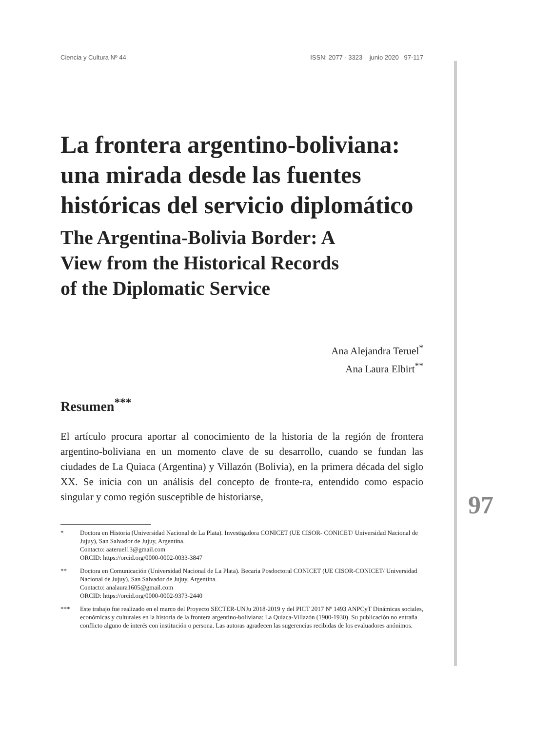Ciencia y Cultura Nº 44 ISSN: 2077 - 3323 junio 2020 97-117
La frontera argentino-boliviana: una mirada desde las fuentes históricas del servicio diplomático
The Argentina-Bolivia Border: A
View from the Historical Records
of the Diplomatic Service
Ana Alejandra Teruel<sup>*</sup>
Ana Laura Elbirt<sup>**</sup>
Resumen<sup>***</sup>
El artículo procura aportar al conocimiento de la historia de la región de frontera argentino-boliviana en un momento clave de su desarrollo, cuando se fundan las ciudades de La Quiaca (Argentina) y Villazón (Bolivia), en la primera década del siglo XX. Se inicia con un análisis del concepto de fronte-ra, entendido como espacio singular y como región susceptible de historiarse,
* Doctora en Historia (Universidad Nacional de La Plata). Investigadora CONICET (UE CISOR- CONICET/ Universidad Nacional de Jujuy), San Salvador de Jujuy, Argentina.
Contacto: aateruel13@gmail.com
ORCID: https://orcid.org/0000-0002-0033-3847
** Doctora en Comunicación (Universidad Nacional de La Plata). Becaria Posdoctoral CONICET (UE CISOR-CONICET/ Universidad Nacional de Jujuy), San Salvador de Jujuy, Argentina.
Contacto: analaura1605@gmail.com
ORCID: https://orcid.org/0000-0002-9373-2440
*** Este trabajo fue realizado en el marco del Proyecto SECTER-UNJu 2018-2019 y del PICT 2017 Nº 1493 ANPCyT Dinámicas sociales, económicas y culturales en la historia de la frontera argentino-boliviana: La Quiaca-Villazón (1900-1930). Su publicación no entraña conflicto alguno de interés con institución o persona. Las autoras agradecen las sugerencias recibidas de los evaluadores anónimos.
97